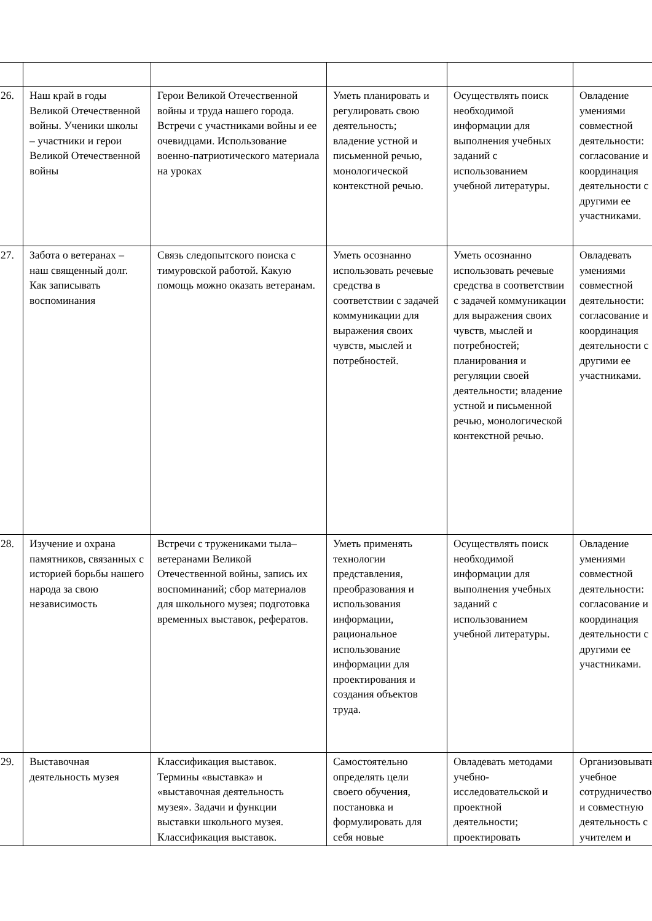| 26. | Наш край в годы Великой Отечественной войны. Ученики школы – участники и герои Великой Отечественной войны | Герои Великой Отечественной войны и труда нашего города. Встречи с участниками войны и ее очевидцами. Использование военно-патриотического материала на уроках | Уметь планировать и регулировать свою деятельность; владение устной и письменной речью, монологической контекстной речью. | Осуществлять поиск необходимой информации для выполнения учебных заданий с использованием учебной литературы. | Овладение умениями совместной деятельности: согласование и координация деятельности с другими ее участниками. |
| 27. | Забота о ветеранах – наш священный долг. Как записывать воспоминания | Связь следопытского поиска с тимуровской работой. Какую помощь можно оказать ветеранам. | Уметь осознанно использовать речевые средства в соответствии с задачей коммуникации для выражения своих чувств, мыслей и потребностей. | Уметь осознанно использовать речевые средства в соответствии с задачей коммуникации для выражения своих чувств, мыслей и потребностей; планирования и регуляции своей деятельности; владение устной и письменной речью, монологической контекстной речью. | Овладевать умениями совместной деятельности: согласование и координация деятельности с другими ее участниками. |
| 28. | Изучение и охрана памятников, связанных с историей борьбы нашего народа за свою независимость | Встречи с тружениками тыла– ветеранами Великой Отечественной войны, запись их воспоминаний; сбор материалов для школьного музея; подготовка временных выставок, рефератов. | Уметь применять технологии представления, преобразования и использования информации, рациональное использование информации для проектирования и создания объектов труда. | Осуществлять поиск необходимой информации для выполнения учебных заданий с использованием учебной литературы. | Овладение умениями совместной деятельности: согласование и координация деятельности с другими ее участниками. |
| 29. | Выставочная деятельность музея | Классификация выставок. Термины «выставка» и «выставочная деятельность музея». Задачи и функции выставки школьного музея. Классификация выставок. | Самостоятельно определять цели своего обучения, постановка и формулировать для себя новые | Овладевать методами учебно-исследовательской и проектной деятельности; проектировать | Организовывать учебное сотрудничество и совместную деятельность с учителем и |